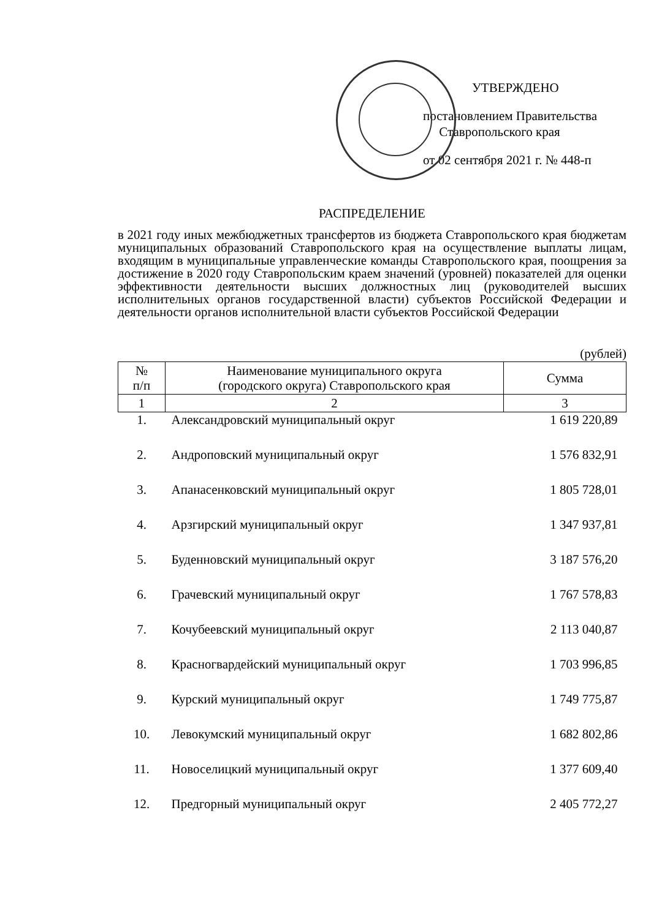УТВЕРЖДЕНО
постановлением Правительства
Ставропольского края
от 02 сентября 2021 г. № 448-п
РАСПРЕДЕЛЕНИЕ
в 2021 году иных межбюджетных трансфертов из бюджета Ставропольского края бюджетам муниципальных образований Ставропольского края на осуществление выплаты лицам, входящим в муниципальные управленческие команды Ставропольского края, поощрения за достижение в 2020 году Ставропольским краем значений (уровней) показателей для оценки эффективности деятельности высших должностных лиц (руководителей высших исполнительных органов государственной власти) субъектов Российской Федерации и деятельности органов исполнительной власти субъектов Российской Федерации
(рублей)
| № п/п | Наименование муниципального округа (городского округа) Ставропольского края | Сумма |
| --- | --- | --- |
| 1 | 2 | 3 |
| 1. | Александровский муниципальный округ | 1 619 220,89 |
| 2. | Андроповский муниципальный округ | 1 576 832,91 |
| 3. | Апанасенковский муниципальный округ | 1 805 728,01 |
| 4. | Арзгирский муниципальный округ | 1 347 937,81 |
| 5. | Буденновский муниципальный округ | 3 187 576,20 |
| 6. | Грачевский муниципальный округ | 1 767 578,83 |
| 7. | Кочубеевский муниципальный округ | 2 113 040,87 |
| 8. | Красногвардейский муниципальный округ | 1 703 996,85 |
| 9. | Курский муниципальный округ | 1 749 775,87 |
| 10. | Левокумский муниципальный округ | 1 682 802,86 |
| 11. | Новоселицкий муниципальный округ | 1 377 609,40 |
| 12. | Предгорный муниципальный округ | 2 405 772,27 |